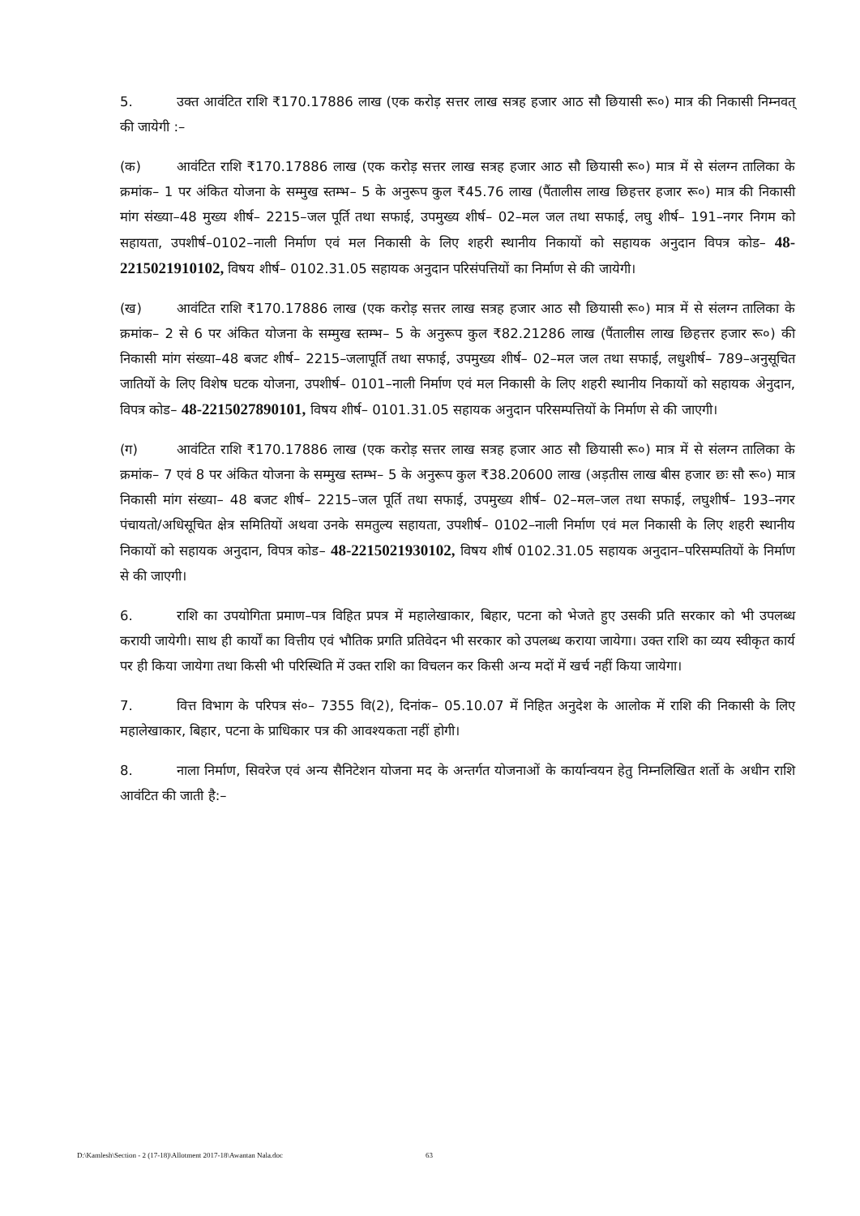5. उक्त आवंटित राशि ₹170.17886 लाख (एक करोड़ सत्तर लाख सत्रह हजार आठ सौ छियासी रू०) मात्र की निकासी निम्नवत् की जायेगी :–
(क) आवंटित राशि ₹170.17886 लाख (एक करोड़ सत्तर लाख सत्रह हजार आठ सौ छियासी रू०) मात्र में से संलग्न तालिका के क्रमांक– 1 पर अंकित योजना के सम्मुख स्तम्भ– 5 के अनुरूप कुल ₹45.76 लाख (पैंतालीस लाख छिहत्तर हजार रू०) मात्र की निकासी मांग संख्या–48 मुख्य शीर्ष– 2215–जल पूर्ति तथा सफाई, उपमुख्य शीर्ष– 02–मल जल तथा सफाई, लघु शीर्ष– 191–नगर निगम को सहायता, उपशीर्ष–0102–नाली निर्माण एवं मल निकासी के लिए शहरी स्थानीय निकायों को सहायक अनुदान विपत्र कोड– 48-2215021910102, विषय शीर्ष– 0102.31.05 सहायक अनुदान परिसंपत्तियों का निर्माण से की जायेगी।
(ख) आवंटित राशि ₹170.17886 लाख (एक करोड़ सत्तर लाख सत्रह हजार आठ सौ छियासी रू०) मात्र में से संलग्न तालिका के क्रमांक– 2 से 6 पर अंकित योजना के सम्मुख स्तम्भ– 5 के अनुरूप कुल ₹82.21286 लाख (पैंतालीस लाख छिहत्तर हजार रू०) की निकासी मांग संख्या–48 बजट शीर्ष– 2215–जलापूर्ति तथा सफाई, उपमुख्य शीर्ष– 02–मल जल तथा सफाई, लधुशीर्ष– 789–अनुसूचित जातियों के लिए विशेष घटक योजना, उपशीर्ष– 0101–नाली निर्माण एवं मल निकासी के लिए शहरी स्थानीय निकायों को सहायक अेनुदान, विपत्र कोड– 48-2215027890101, विषय शीर्ष– 0101.31.05 सहायक अनुदान परिसम्पत्तियों के निर्माण से की जाएगी।
(ग) आवंटित राशि ₹170.17886 लाख (एक करोड़ सत्तर लाख सत्रह हजार आठ सौ छियासी रू०) मात्र में से संलग्न तालिका के क्रमांक– 7 एवं 8 पर अंकित योजना के सम्मुख स्तम्भ– 5 के अनुरूप कुल ₹38.20600 लाख (अड़तीस लाख बीस हजार छः सौ रू०) मात्र निकासी मांग संख्या– 48 बजट शीर्ष– 2215–जल पूर्ति तथा सफाई, उपमुख्य शीर्ष– 02–मल–जल तथा सफाई, लघुशीर्ष– 193–नगर पंचायतो/अधिसूचित क्षेत्र समितियों अथवा उनके समतुल्य सहायता, उपशीर्ष– 0102–नाली निर्माण एवं मल निकासी के लिए शहरी स्थानीय निकायों को सहायक अनुदान, विपत्र कोड– 48-2215021930102, विषय शीर्ष 0102.31.05 सहायक अनुदान–परिसम्पतियों के निर्माण से की जाएगी।
6. राशि का उपयोगिता प्रमाण–पत्र विहित प्रपत्र में महालेखाकार, बिहार, पटना को भेजते हुए उसकी प्रति सरकार को भी उपलब्ध करायी जायेगी। साथ ही कार्यों का वित्तीय एवं भौतिक प्रगति प्रतिवेदन भी सरकार को उपलब्ध कराया जायेगा। उक्त राशि का व्यय स्वीकृत कार्य पर ही किया जायेगा तथा किसी भी परिस्थिति में उक्त राशि का विचलन कर किसी अन्य मदों में खर्च नहीं किया जायेगा।
7. वित्त विभाग के परिपत्र सं०– 7355 वि(2), दिनांक– 05.10.07 में निहित अनुदेश के आलोक में राशि की निकासी के लिए महालेखाकार, बिहार, पटना के प्राधिकार पत्र की आवश्यकता नहीं होगी।
8. नाला निर्माण, सिवरेज एवं अन्य सैनिटेशन योजना मद के अन्तर्गत योजनाओं के कार्यान्वयन हेतु निम्नलिखित शर्तो के अधीन राशि आवंटित की जाती है:–
D:\Kamlesh\Section - 2 (17-18)\Allotment 2017-18\Awantan Nala.doc 63